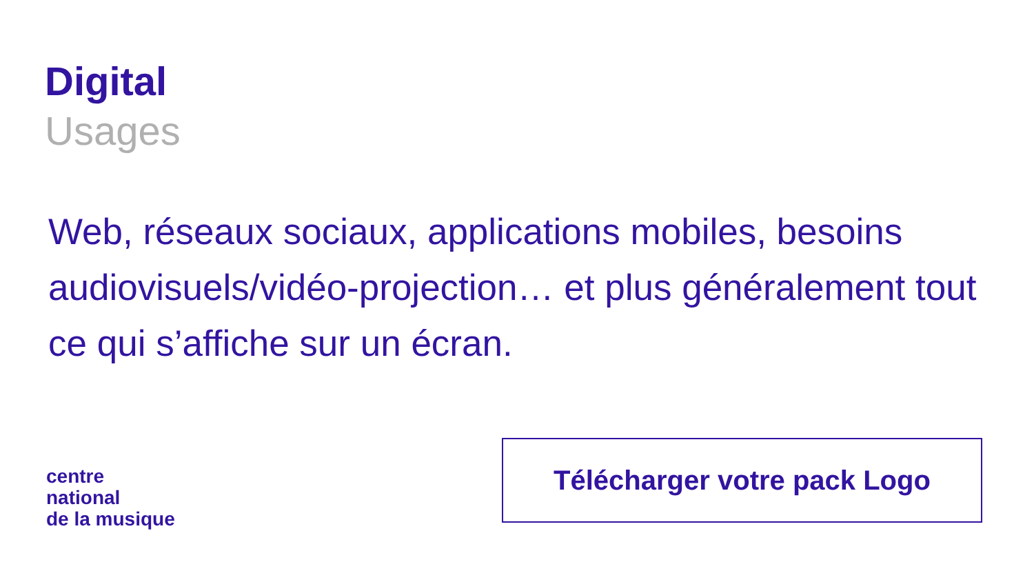Digital
Usages
Web, réseaux sociaux, applications mobiles, besoins audiovisuels/vidéo-projection… et plus généralement tout ce qui s’affiche sur un écran.
centre
national
de la musique
Télécharger votre pack Logo